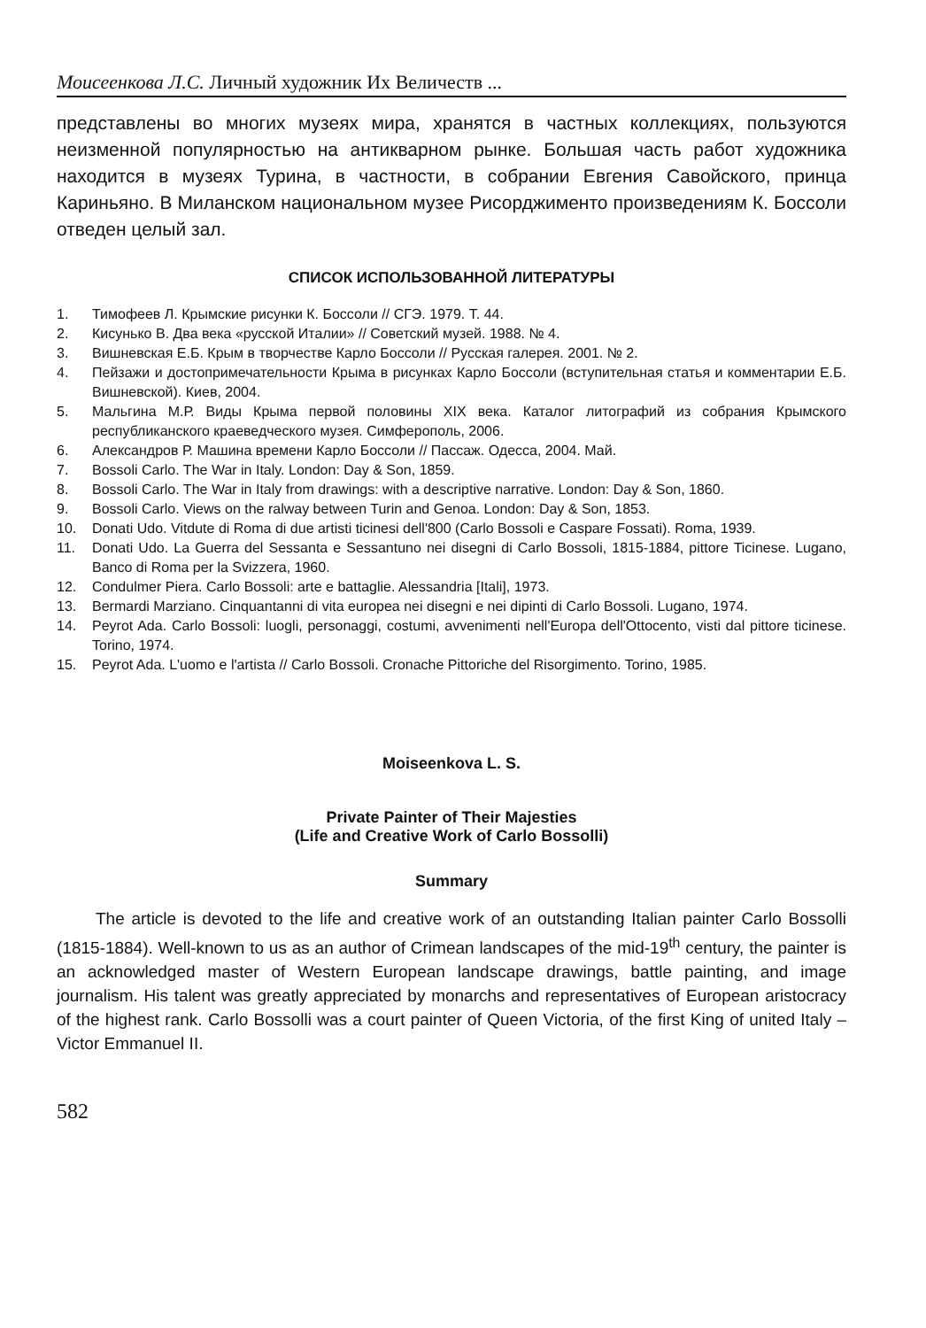Моисеенкова Л.С. Личный художник Их Величеств ...
представлены во многих музеях мира, хранятся в частных коллекциях, пользуются неизменной популярностью на антикварном рынке. Большая часть работ художника находится в музеях Турина, в частности, в собрании Евгения Савойского, принца Кариньяно. В Миланском национальном музее Рисорджименто произведениям К. Боссоли отведен целый зал.
СПИСОК ИСПОЛЬЗОВАННОЙ ЛИТЕРАТУРЫ
1. Тимофеев Л. Крымские рисунки К. Боссоли // СГЭ. 1979. Т. 44.
2. Кисунько В. Два века «русской Италии» // Советский музей. 1988. № 4.
3. Вишневская Е.Б. Крым в творчестве Карло Боссоли // Русская галерея. 2001. № 2.
4. Пейзажи и достопримечательности Крыма в рисунках Карло Боссоли (вступительная статья и комментарии Е.Б. Вишневской). Киев, 2004.
5. Мальгина М.Р. Виды Крыма первой половины XIX века. Каталог литографий из собрания Крымского республиканского краеведческого музея. Симферополь, 2006.
6. Александров Р. Машина времени Карло Боссоли // Пассаж. Одесса, 2004. Май.
7. Bossoli Carlo. The War in Italy. London: Day & Son, 1859.
8. Bossoli Carlo. The War in Italy from drawings: with a descriptive narrative. London: Day & Son, 1860.
9. Bossoli Carlo. Views on the ralway between Turin and Genoa. London: Day & Son, 1853.
10. Donati Udo. Vitdute di Roma di due artisti ticinesi dell'800 (Carlo Bossoli e Caspare Fossati). Roma, 1939.
11. Donati Udo. La Guerra del Sessanta e Sessantuno nei disegni di Carlo Bossoli, 1815-1884, pittore Ticinese. Lugano, Banco di Roma per la Svizzera, 1960.
12. Condulmer Piera. Carlo Bossoli: arte e battaglie. Alessandria [Itali], 1973.
13. Bermardi Marziano. Cinquantanni di vita europea nei disegni e nei dipinti di Carlo Bossoli. Lugano, 1974.
14. Peyrot Ada. Carlo Bossoli: luogli, personaggi, costumi, avvenimenti nell'Europa dell'Ottocento, visti dal pittore ticinese. Torino, 1974.
15. Peyrot Ada. L'uomo e l'artista // Carlo Bossoli. Cronache Pittoriche del Risorgimento. Torino, 1985.
Moiseenkova L. S.
Private Painter of Their Majesties
(Life and Creative Work of Carlo Bossolli)
Summary
The article is devoted to the life and creative work of an outstanding Italian painter Carlo Bossolli (1815-1884). Well-known to us as an author of Crimean landscapes of the mid-19<sup>th</sup> century, the painter is an acknowledged master of Western European landscape drawings, battle painting, and image journalism. His talent was greatly appreciated by monarchs and representatives of European aristocracy of the highest rank. Carlo Bossolli was a court painter of Queen Victoria, of the first King of united Italy – Victor Emmanuel II.
582